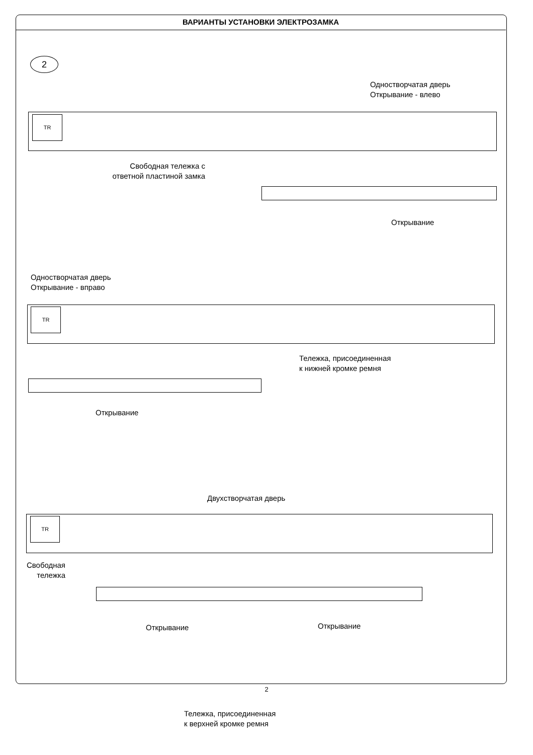ВАРИАНТЫ УСТАНОВКИ ЭЛЕКТРОЗАМКА
2
Одностворчатая дверь
Открывание - влево
TR
Свободная тележка с
ответной пластиной замка
Открывание
Одностворчатая дверь
Открывание - вправо
TR
Тележка, присоединенная
к нижней кромке ремня
Открывание
Двухстворчатая дверь
TR
Свободная
тележка
Открывание Открывание
Тележка, присоединенная
к верхней кромке ремня
2